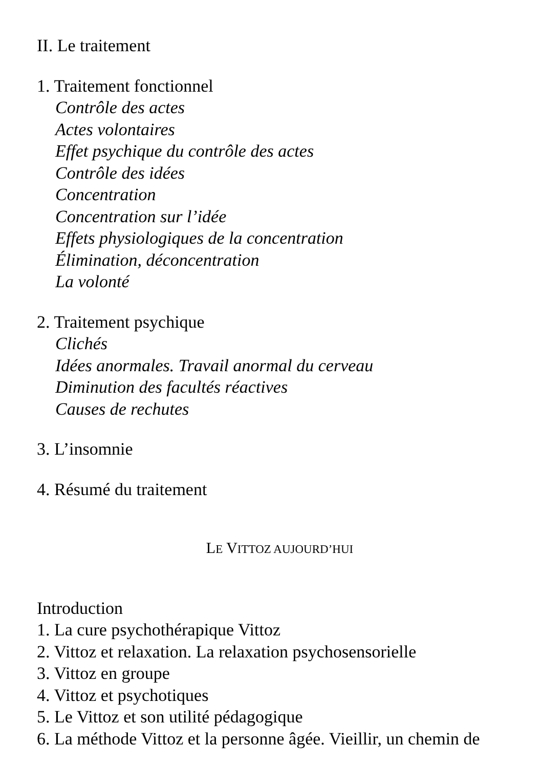II. Le traitement
1. Traitement fonctionnel
Contrôle des actes
Actes volontaires
Effet psychique du contrôle des actes
Contrôle des idées
Concentration
Concentration sur l’idée
Effets physiologiques de la concentration
Élimination, déconcentration
La volonté
2. Traitement psychique
Clichés
Idées anormales. Travail anormal du cerveau
Diminution des facultés réactives
Causes de rechutes
3. L’insomnie
4. Résumé du traitement
LE VITTOZ AUJOURD’HUI
Introduction
1. La cure psychothérapique Vittoz
2. Vittoz et relaxation. La relaxation psychosensorielle
3. Vittoz en groupe
4. Vittoz et psychotiques
5. Le Vittoz et son utilité pédagogique
6. La méthode Vittoz et la personne âgée. Vieillir, un chemin de